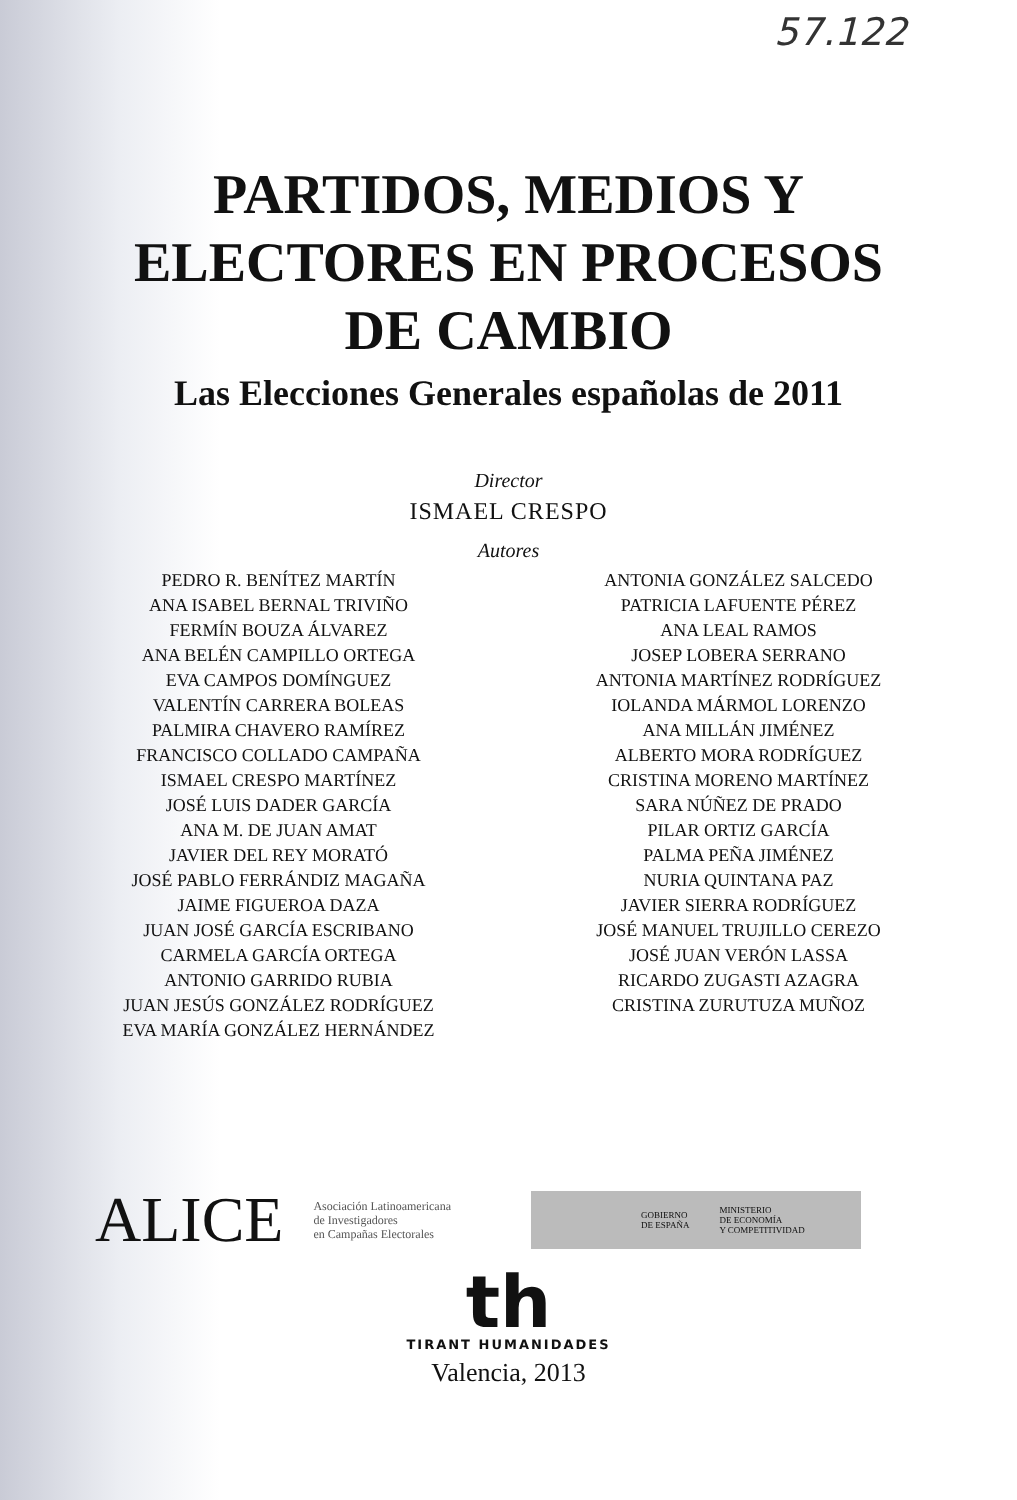57.122
PARTIDOS, MEDIOS Y
ELECTORES EN PROCESOS
DE CAMBIO
Las Elecciones Generales españolas de 2011
Director
ISMAEL CRESPO
Autores
PEDRO R. BENÍTEZ MARTÍN
ANA ISABEL BERNAL TRIVIÑO
FERMÍN BOUZA ÁLVAREZ
ANA BELÉN CAMPILLO ORTEGA
EVA CAMPOS DOMÍNGUEZ
VALENTÍN CARRERA BOLEAS
PALMIRA CHAVERO RAMÍREZ
FRANCISCO COLLADO CAMPAÑA
ISMAEL CRESPO MARTÍNEZ
JOSÉ LUIS DADER GARCÍA
ANA M. DE JUAN AMAT
JAVIER DEL REY MORATÓ
JOSÉ PABLO FERRÁNDIZ MAGAÑA
JAIME FIGUEROA DAZA
JUAN JOSÉ GARCÍA ESCRIBANO
CARMELA GARCÍA ORTEGA
ANTONIO GARRIDO RUBIA
JUAN JESÚS GONZÁLEZ RODRÍGUEZ
EVA MARÍA GONZÁLEZ HERNÁNDEZ
ANTONIA GONZÁLEZ SALCEDO
PATRICIA LAFUENTE PÉREZ
ANA LEAL RAMOS
JOSEP LOBERA SERRANO
ANTONIA MARTÍNEZ RODRÍGUEZ
IOLANDA MÁRMOL LORENZO
ANA MILLÁN JIMÉNEZ
ALBERTO MORA RODRÍGUEZ
CRISTINA MORENO MARTÍNEZ
SARA NÚÑEZ DE PRADO
PILAR ORTIZ GARCÍA
PALMA PEÑA JIMÉNEZ
NURIA QUINTANA PAZ
JAVIER SIERRA RODRÍGUEZ
JOSÉ MANUEL TRUJILLO CEREZO
JOSÉ JUAN VERÓN LASSA
RICARDO ZUGASTI AZAGRA
CRISTINA ZURUTUZA MUÑOZ
ALICE
Asociación Latinoamericana
de Investigadores
en Campañas Electorales
GOBIERNO
DE ESPAÑA MINISTERIO
DE ECONOMÍA
Y COMPETITIVIDAD
th
TIRANT HUMANIDADES
Valencia, 2013